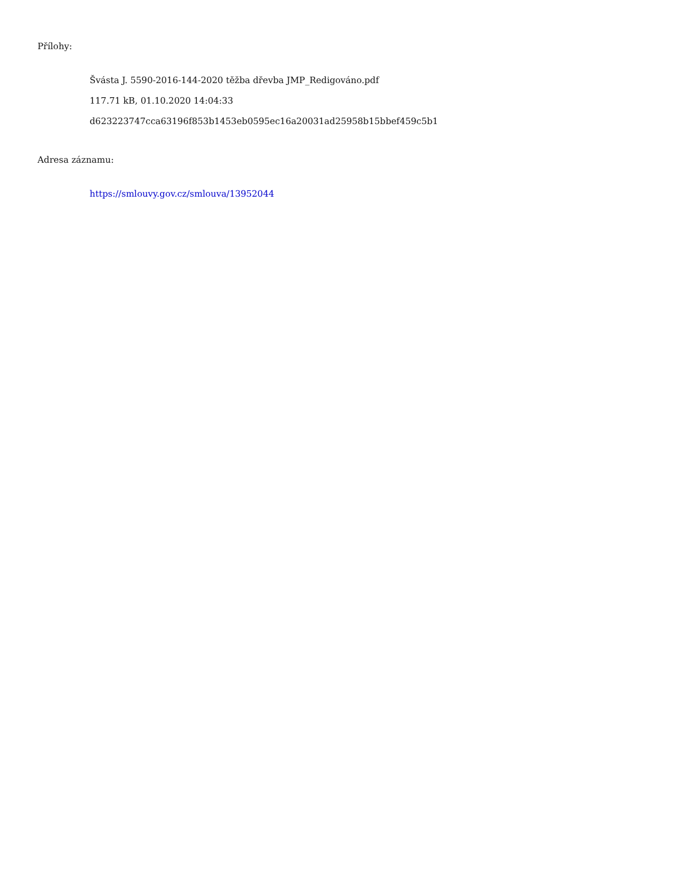Přílohy:
Švásta J. 5590-2016-144-2020 těžba dřevba JMP_Redigováno.pdf
117.71 kB, 01.10.2020 14:04:33
d623223747cca63196f853b1453eb0595ec16a20031ad25958b15bbef459c5b1
Adresa záznamu:
https://smlouvy.gov.cz/smlouva/13952044